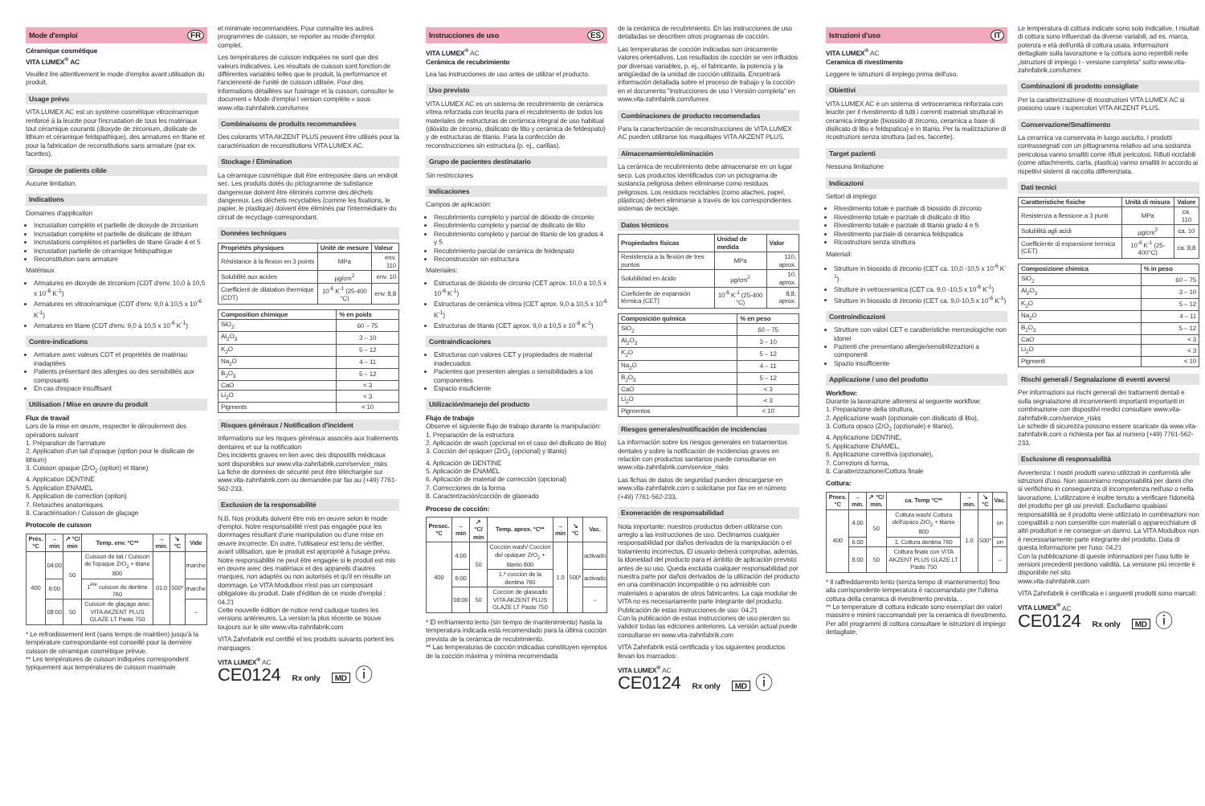Mode d'emploi FR
Céramique cosmétique
VITA LUMEX<sup>®</sup> AC
Veuillez lire attentivement le mode d'emploi avant utilisation du produit.
Usage prévu
VITA LUMEX AC est un système cosmétique vitrocéramique renforcé à la leucite pour l'incrustation de tous les matériaux tout céramique courants (dioxyde de zirconium, disilicate de lithium et céramique feldspathique), des armatures en titane et pour la fabrication de reconstitutions sans armature (par ex. facettes).
Groupe de patients cible
Aucune limitation.
Indications
Domaines d'application
Incrustation complète et partielle de dioxyde de zirconium
Incrustation complète et partielle de disilicate de lithium
Incrustations complètes et partielles de titane Grade 4 et 5
Incrustation partielle de céramique feldspathique
Reconstitution sans armature
Matériaux
Armatures en dioxyde de zirconium (CDT d'env. 10,0 à 10,5 x 10<sup>-6</sup> K<sup>-1</sup>)
Armatures en vitrocéramique (CDT d'env. 9,0 à 10,5 x 10<sup>-6</sup> K<sup>-1</sup>)
Armatures en titane (CDT d'env. 9,0 à 10,5 x 10<sup>-6</sup> K<sup>-1</sup>)
Contre-indications
Armature avec valeurs CDT et propriétés de matériau inadaptées
Patients présentant des allergies ou des sensibilités aux composants
En cas d'espace insuffisant
Utilisation / Mise en œuvre du produit
Flux de travail
Lors de la mise en œuvre, respecter le déroulement des opérations suivant
1. Préparation de l'armature
2. Application d'un lait d'opaque (option pour le disilicate de lithium)
3. Cuisson opaque (ZrO<sub>2</sub> (option) et titane)
4. Application DENTINE
5. Application ENAMEL
6. Application de correction (option)
7. Retouches anatomiques
8. Caractérisation / Cuisson de glaçage
Protocole de cuisson
| Prés. °C | → min | ↗ °C/ min | Temp. env. °C** | → min. | ↘ °C | Vide |
| --- | --- | --- | --- | --- | --- | --- |
| 400 | 04:00 | 50 | Cuisson de lait / Cuisson de l'opaque ZrO<sub>2</sub> + titane 800 | 01:0 | 500* | marche |
| | 6:00 | | 1<sup>ère</sup> cuisson de dentine 760 | | | marche |
| | 08:00 | 50 | Cuisson de glaçage avec VITA AKZENT PLUS GLAZE LT Paste 750 | | | – |
* Le refroidissement lent (sans temps de maintien) jusqu'à la température correspondante est conseillé pour la dernière cuisson de céramique cosmétique prévue.
** Les températures de cuisson indiquées correspondent typiquement aux températures de cuisson maximale
et minimale recommandées. Pour connaître les autres programmes de cuisson, se reporter au mode d'emploi complet.
Les températures de cuisson indiquées ne sont que des valeurs indicatives. Les résultats de cuisson sont fonction de différentes variables telles que le produit, la performance et l'ancienneté de l'unité de cuisson utilisée. Pour des informations détaillées sur l'usinage et la cuisson, consulter le document « Mode d'emploi I version complète » sous www.vita-zahnfabrik.com/lumex
Combinaisons de produits recommandées
Des colorants VITA AKZENT PLUS peuvent être utilisés pour la caractérisation de reconstitutions VITA LUMEX AC.
Stockage / Élimination
La céramique cosmétique doit être entreposée dans un endroit sec. Les produits dotés du pictogramme de substance dangereuse doivent être éliminés comme des déchets dangereux. Les déchets recyclables (comme les fixations, le papier, le plastique) doivent être éliminés par l'intermédiaire du circuit de recyclage correspondant.
Données techniques
| Propriétés physiques | Unité de mesure | Valeur |
| --- | --- | --- |
| Résistance à la flexion en 3 points | MPa | env. 110 |
| Solubilité aux acides | µg/cm<sup>2</sup> | env. 10 |
| Coefficient de dilatation thermique (CDT) | 10<sup>-6</sup> K<sup>-1</sup> (25-400 °C) | env. 8,8 |
| Composition chimique | % en poids |
| --- | --- |
| SiO<sub>2</sub> | 60 – 75 |
| Al<sub>2</sub>O<sub>3</sub> | 3 – 10 |
| K<sub>2</sub>O | 5 – 12 |
| Na<sub>2</sub>O | 4 – 11 |
| B<sub>2</sub>O<sub>3</sub> | 5 – 12 |
| CaO | < 3 |
| Li<sub>2</sub>O | < 3 |
| Pigments | < 10 |
Risques généraux / Notification d'incident
Informations sur les risques généraux associés aux traitements dentaires et sur la notification
Des incidents graves en lien avec des dispositifs médicaux sont disponibles sur www.vita-zahnfabrik.com/service_risks
La fiche de données de sécurité peut être téléchargée sur www.vita-zahnfabrik.com ou demandée par fax au (+49) 7761-562-233.
Exclusion de la responsabilité
N.B. Nos produits doivent être mis en œuvre selon le mode d'emploi. Notre responsabilité n'est pas engagée pour les dommages résultant d'une manipulation ou d'une mise en œuvre incorrecte. En outre, l'utilisateur est tenu de vérifier, avant utilisation, que le produit est approprié à l'usage prévu. Notre responsabilité ne peut être engagée si le produit est mis en œuvre avec des matériaux et des appareils d'autres marques, non adaptés ou non autorisés et qu'il en résulte un dommage. Le VITA Modulbox n'est pas un composant obligatoire du produit. Date d'édition de ce mode d'emploi : 04.21
Cette nouvelle édition de notice rend caduque toutes les versions antérieures. La version la plus récente se trouve toujours sur le site www.vita-zahnfabrik.com
VITA Zahnfabrik est certifié et les produits suivants portent les marquages :
VITA LUMEX<sup>®</sup> AC
CE0124 Rx only MD ⓘ
Instrucciones de uso ES
VITA LUMEX<sup>®</sup> AC
Cerámica de recubrimiento
Lea las instrucciones de uso antes de utilizar el producto.
Uso previsto
VITA LUMEX AC es un sistema de recubrimiento de cerámica vítrea reforzada con leucita para el recubrimiento de todos los materiales de estructuras de cerámica integral de uso habitual (dióxido de circonio, disilicato de litio y cerámica de feldespato) y de estructuras de titanio. Para la confección de reconstrucciones sin estructura (p. ej., carillas).
Grupo de pacientes destinatario
Sin restricciones
Indicaciones
Campos de aplicación:
Recubrimiento completo y parcial de dióxido de circonio
Recubrimiento completo y parcial de disilicato de litio
Recubrimiento completo y parcial de titanio de los grados 4 y 5
Recubrimiento parcial de cerámica de feldespato
Reconstrucción sin estructura
Materiales:
Estructuras de dióxido de circonio (CET aprox. 10,0 a 10,5 x 10<sup>-6</sup> K<sup>-1</sup>)
Estructuras de cerámica vítrea (CET aprox. 9,0 a 10,5 x 10<sup>-6</sup> K<sup>-1</sup>)
Estructuras de titanio (CET aprox. 9,0 a 10,5 x 10<sup>-6</sup> K<sup>-1</sup>)
Contraindicaciones
Estructuras con valores CET y propiedades de material inadecuados
Pacientes que presenten alergias o sensibilidades a los componentes
Espacio insuficiente
Utilización/manejo del producto
Flujo de trabajo
Observe el siguiente flujo de trabajo durante la manipulación:
1. Preparación de la estructura
2. Aplicación de wash (opcional en el caso del disilicato de litio)
3. Cocción del opáquer (ZrO<sub>2</sub> (opcional) y titanio)
4. Aplicación de DENTINE
5. Aplicación de ENAMEL
6. Aplicación de material de corrección (opcional)
7. Correcciones de la forma
8. Caracterización/cocción de glaseado
Proceso de cocción:
| Presec. °C | → min | ↗ °C/ min | Temp. aprox. °C** | → min | ↘ °C | Vac. |
| --- | --- | --- | --- | --- | --- | --- |
| 400 | 4:00 | 50 | Cocción wash/ Cocción del opáquer ZrO<sub>2</sub> + titanio 800 | 1.0 | 500* | activado |
| | 6:00 | | 1.ª cocción de la dentina 760 | | | activado |
| | 08:00 | 50 | Cocción de glaseado VITA AKZENT PLUS GLAZE LT Paste 750 | | | – |
* El enfriamiento lento (sin tiempo de mantenimiento) hasta la temperatura indicada está recomendado para la última cocción prevista de la cerámica de recubrimiento.
** Las temperaturas de cocción indicadas constituyen ejemplos de la cocción máxima y mínima recomendada
de la cerámica de recubrimiento. En las instrucciones de uso detalladas se describen otros programas de cocción.
Las temperaturas de cocción indicadas son únicamente valores orientativos. Los resultados de cocción se ven influidos por diversas variables, p. ej., el fabricante, la potencia y la antigüedad de la unidad de cocción utilizada. Encontrará información detallada sobre el proceso de trabajo y la cocción en el documento "Instrucciones de uso I Versión completa" en www.vita-zahnfabrik.com/lumex
Combinaciones de producto recomendadas
Para la caracterización de reconstrucciones de VITA LUMEX AC pueden utilizarse los maquillajes VITA AKZENT PLUS.
Almacenamiento/eliminación
La cerámica de recubrimiento debe almacenarse en un lugar seco. Los productos identificados con un pictograma de sustancia peligrosa deben eliminarse como residuos peligrosos. Los residuos reciclables (como ataches, papel, plásticos) deben eliminarse a través de los correspondientes sistemas de reciclaje.
Datos técnicos
| Propiedades físicas | Unidad de medida | Valor |
| --- | --- | --- |
| Resistencia a la flexión de tres puntos | MPa | 110, aprox. |
| Solubilidad en ácido | µg/cm<sup>2</sup> | 10, aprox. |
| Coeficiente de expansión térmica (CET) | 10<sup>-6</sup> K<sup>-1</sup> (25-400 °C) | 8,8, aprox. |
| Composición química | % en peso |
| --- | --- |
| SiO<sub>2</sub> | 60 – 75 |
| Al<sub>2</sub>O<sub>3</sub> | 3 – 10 |
| K<sub>2</sub>O | 5 – 12 |
| Na<sub>2</sub>O | 4 – 11 |
| B<sub>2</sub>O<sub>3</sub> | 5 – 12 |
| CaO | < 3 |
| Li<sub>2</sub>O | < 3 |
| Pigmentos | < 10 |
Riesgos generales/notificación de incidencias
La información sobre los riesgos generales en tratamientos dentales y sobre la notificación de incidencias graves en relación con productos sanitarios puede consultarse en www.vita-zahnfabrik.com/service_risks
Las fichas de datos de seguridad pueden descargarse en www.vita-zahnfabrik.com o solicitarse por fax en el número (+49) 7761-562-233.
Exoneración de responsabilidad
Nota importante: nuestros productos deben utilizarse con arreglo a las instrucciones de uso. Declinamos cualquier responsabilidad por daños derivados de la manipulación o el tratamiento incorrectos. El usuario deberá comprobar, además, la idoneidad del producto para el ámbito de aplicación previsto antes de su uso. Queda excluida cualquier responsabilidad por nuestra parte por daños derivados de la utilización del producto en una combinación incompatible o no admisible con materiales o aparatos de otros fabricantes. La caja modular de VITA no es necesariamente parte integrante del producto. Publicación de estas instrucciones de uso: 04.21
Con la publicación de estas instrucciones de uso pierden su validez todas las ediciones anteriores. La versión actual puede consultarse en www.vita-zahnfabrik.com
VITA Zahnfabrik está certificada y los siguientes productos llevan los marcados:
VITA LUMEX<sup>®</sup> AC
CE0124 Rx only MD ⓘ
Istruzioni d'uso IT
VITA LUMEX<sup>®</sup> AC
Ceramica di rivestimento
Leggere le istruzioni di impiego prima dell'uso.
Obiettivi
VITA LUMEX AC è un sistema di vetroceramica rinforzata con leucite per il rivestimento di tutti i correnti materiali strutturali in ceramica integrale (biossido di zirconio, ceramica a base di disilicato di litio e feldspatica) e in titanio. Per la realizzazione di ricostruzioni senza struttura (ad es. faccette).
Target pazienti
Nessuna limitazione
Indicazioni
Settori di impiego:
Rivestimento totale e parziale di biossido di zirconio
Rivestimento totale e parziale di disilicato di litio
Rivestimento totale e parziale di titanio grado 4 e 5
Rivestimento parziale di ceramica feldspatica
Ricostruzioni senza struttura
Materiali:
Strutture in biossido di zirconio (CET ca. 10,0 -10,5 x 10<sup>-6</sup> K<sup>-1</sup>)
Strutture in vetroceramica (CET ca. 9,0 -10,5 x 10<sup>-6</sup> K<sup>-1</sup>)
Strutture in biossido di zirconio (CET ca. 9,0-10,5 x 10<sup>-6</sup> K<sup>-1</sup>)
Controindicazioni
Strutture con valori CET e caratteristiche merceologiche non idonei
Pazienti che presentano allergie/sensibilizzazioni a componenti
Spazio insufficiente
Applicazione / uso del prodotto
Workflow:
Durante la lavorazione attenersi al seguente workflow:
1. Preparazione della struttura,
2. Applicazione wash (opzionale con disilicato di litio),
3. Cottura opaco (ZrO<sub>2</sub> (opzionale) e titanio),
4. Applicazione DENTINE,
5. Applicazione ENAMEL,
6. Applicazione correttiva (opzionale),
7. Correzioni di forma,
8. Caratterizzazione/Cottura finale
Cottura:
| Prees. °C | → min. | ↗ °C/ min. | ca. Temp °C** | → min. | ↘ °C | Vac. |
| --- | --- | --- | --- | --- | --- | --- |
| 400 | 4.00 | 50 | Cottura wash/ Cottura dell'opaco ZrO<sub>2</sub> + titanio 800 | 1.0 | 500* | on |
| | 6.00 | | 1. Cottura dentina 760 | | | on |
| | 8.00 | 50 | Cottura finale con VITA AKZENT PLUS GLAZE LT Paste 750 | | | – |
* Il raffreddamento lento (senza tempo di mantenimento) fino alla corrispondente temperatura è raccomandato per l'ultima cottura della ceramica di rivestimento prevista. .
** Le temperature di cottura indicate sono esemplari dei valori massimi e minimi raccomandati per la ceramica di rivestimento. Per altri programmi di cottura consultare le istruzioni di impiego dettagliate.
Le temperatura di cottura indicate sono solo indicative. I risultati di cottura sono influenzati da diverse variabili, ad es. marca, potenza e età dell'unità di cottura usata. Informazioni dettagliate sulla lavorazione e la cottura sono reperibili nelle „Istruzioni di impiego I - versione completa" sotto www.vita-zahnfabrik.com/lumex
Combinazioni di prodotto consigliate
Per la caratterizzazione di ricostruzioni VITA LUMEX AC si possono usare i supercolori VITA AKZENT PLUS.
Conservazione/Smaltimento
La ceramica va conservata in luogo asciutto. I prodotti contrassegnati con un pittogramma relativo ad una sostanza pericolosa vanno smaltiti come rifiuti pericolosi. Rifiuti riciclabili (come attachments, carta, plastica) vanno smaltiti in accordo ai rispettivi sistemi di raccolta differenziata.
Dati tecnici
| Caratteristiche fisiche | Unità di misura | Valore |
| --- | --- | --- |
| Resistenza a flessione a 3 punti | MPa | ca. 110 |
| Solubilità agli acidi | µg/cm<sup>2</sup> | ca. 10 |
| Coefficiente di espansione termica (CET) | 10<sup>-6</sup> K<sup>-1</sup> (25-400°C) | ca. 8,8 |
| Composizione chimica | % in peso |
| --- | --- |
| SiO<sub>2</sub> | 60 – 75 |
| Al<sub>2</sub>O<sub>3</sub> | 3 – 10 |
| K<sub>2</sub>O | 5 – 12 |
| Na<sub>2</sub>O | 4 – 11 |
| B<sub>2</sub>O<sub>3</sub> | 5 – 12 |
| CaO | < 3 |
| Li<sub>2</sub>O | < 3 |
| Pigmenti | < 10 |
Rischi generali / Segnalazione di eventi avversi
Per informazioni sui rischi generali dei trattamenti dentali e sulla segnalazione di inconvenienti importanti importanti in combinazione con dispositivi medici consultare www.vita-zahnfabrik.com/service_risks
Le schede di sicurezza possono essere scaricate da www.vita-zahnfabrik.com o richiesta per fax al numero (+49) 7761-562-233.
Esclusione di responsabilità
Avvertenza: I nostri prodotti vanno utilizzati in conformità alle istruzioni d'uso. Non assumiamo responsabilità per danni che si verifichino in conseguenza di incompetenza nell'uso o nella lavorazione. L'utilizzatore è inoltre tenuto a verificare l'idoneità del prodotto per gli usi previsti. Escludiamo qualsiasi responsabilità se il prodotto viene utilizzato in combinazioni non compatibili o non consentite con materiali o apparecchiature di altri produttori e ne consegue un danno. La VITA Modulbox non è necessariamente parte integrante del prodotto. Data di questa informazione per l'uso: 04.21
Con la pubblicazione di queste informazioni per l'uso tutte le versioni precedenti perdono validità. La versione più recente è disponibile nel sito
www.vita-zahnfabrik.com
VITA Zahnfabrik è certificata e i seguenti prodotti sono marcati:
VITA LUMEX<sup>®</sup> AC
CE0124 Rx only MD ⓘ